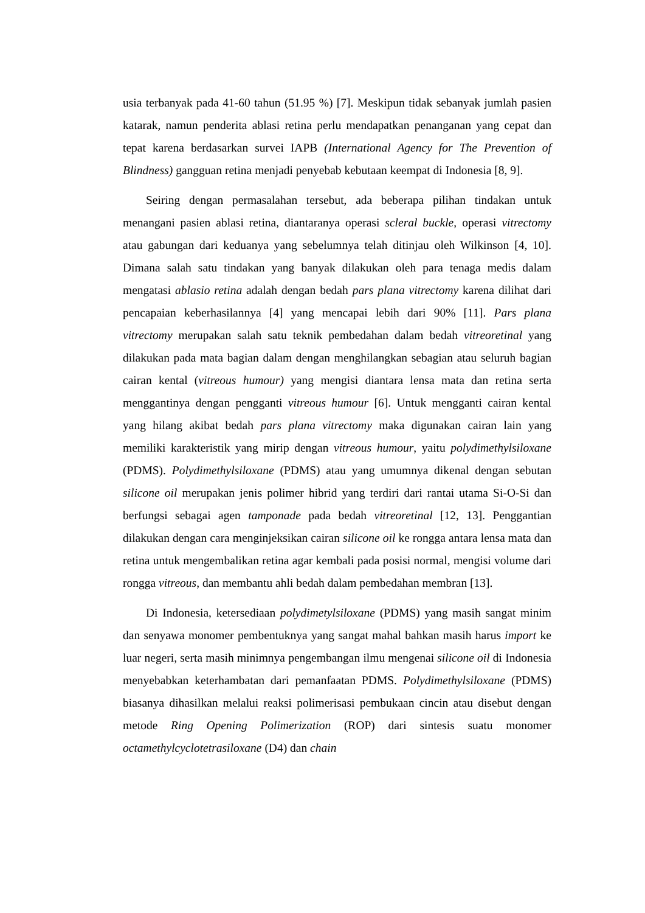usia terbanyak pada 41-60 tahun (51.95 %) [7]. Meskipun tidak sebanyak jumlah pasien katarak, namun penderita ablasi retina perlu mendapatkan penanganan yang cepat dan tepat karena berdasarkan survei IAPB (International Agency for The Prevention of Blindness) gangguan retina menjadi penyebab kebutaan keempat di Indonesia [8, 9].
Seiring dengan permasalahan tersebut, ada beberapa pilihan tindakan untuk menangani pasien ablasi retina, diantaranya operasi scleral buckle, operasi vitrectomy atau gabungan dari keduanya yang sebelumnya telah ditinjau oleh Wilkinson [4, 10]. Dimana salah satu tindakan yang banyak dilakukan oleh para tenaga medis dalam mengatasi ablasio retina adalah dengan bedah pars plana vitrectomy karena dilihat dari pencapaian keberhasilannya [4] yang mencapai lebih dari 90% [11]. Pars plana vitrectomy merupakan salah satu teknik pembedahan dalam bedah vitreoretinal yang dilakukan pada mata bagian dalam dengan menghilangkan sebagian atau seluruh bagian cairan kental (vitreous humour) yang mengisi diantara lensa mata dan retina serta menggantinya dengan pengganti vitreous humour [6]. Untuk mengganti cairan kental yang hilang akibat bedah pars plana vitrectomy maka digunakan cairan lain yang memiliki karakteristik yang mirip dengan vitreous humour, yaitu polydimethylsiloxane (PDMS). Polydimethylsiloxane (PDMS) atau yang umumnya dikenal dengan sebutan silicone oil merupakan jenis polimer hibrid yang terdiri dari rantai utama Si-O-Si dan berfungsi sebagai agen tamponade pada bedah vitreoretinal [12, 13]. Penggantian dilakukan dengan cara menginjeksikan cairan silicone oil ke rongga antara lensa mata dan retina untuk mengembalikan retina agar kembali pada posisi normal, mengisi volume dari rongga vitreous, dan membantu ahli bedah dalam pembedahan membran [13].
Di Indonesia, ketersediaan polydimetylsiloxane (PDMS) yang masih sangat minim dan senyawa monomer pembentuknya yang sangat mahal bahkan masih harus import ke luar negeri, serta masih minimnya pengembangan ilmu mengenai silicone oil di Indonesia menyebabkan keterhambatan dari pemanfaatan PDMS. Polydimethylsiloxane (PDMS) biasanya dihasilkan melalui reaksi polimerisasi pembukaan cincin atau disebut dengan metode Ring Opening Polimerization (ROP) dari sintesis suatu monomer octamethylcyclotetrasiloxane (D4) dan chain